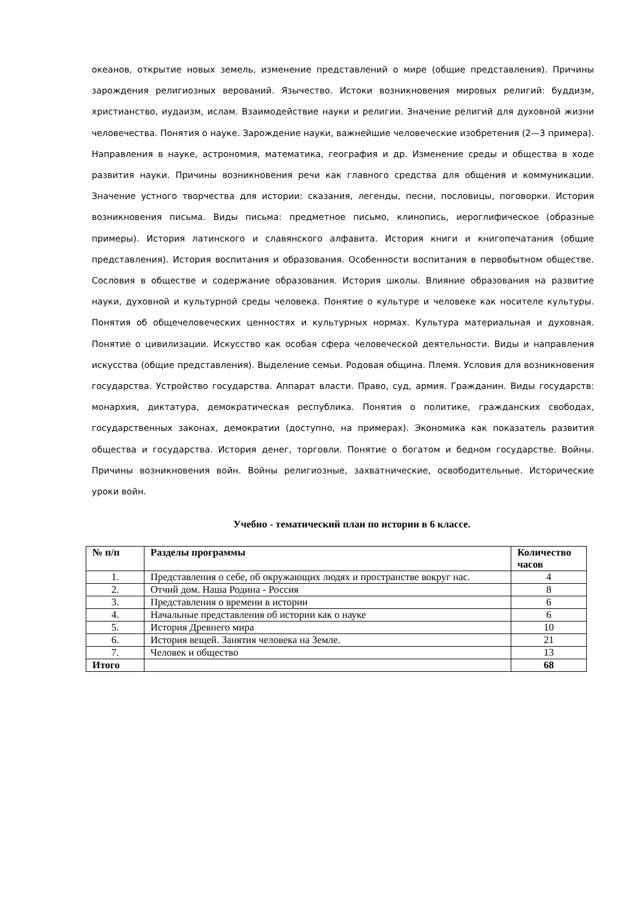океанов, открытие новых земель, изменение представлений о мире (общие представления). Причины зарождения религиозных верований. Язычество. Истоки возникновения мировых религий: буддизм, христианство, иудаизм, ислам. Взаимодействие науки и религии. Значение религий для духовной жизни человечества. Понятия о науке. Зарождение науки, важнейшие человеческие изобретения (2—3 примера). Направления в науке, астрономия, математика, география и др. Изменение среды и общества в ходе развития науки. Причины возникновения речи как главного средства для общения и коммуникации. Значение устного творчества для истории: сказания, легенды, песни, пословицы, поговорки. История возникновения письма. Виды письма: предметное письмо, клинопись, иероглифическое (образные примеры). История латинского и славянского алфавита. История книги и книгопечатания (общие представления). История воспитания и образования. Особенности воспитания в первобытном обществе. Сословия в обществе и содержание образования. История школы. Влияние образования на развитие науки, духовной и культурной среды человека. Понятие о культуре и человеке как носителе культуры. Понятия об общечеловеческих ценностях и культурных нормах. Культура материальная и духовная. Понятие о цивилизации. Искусство как особая сфера человеческой деятельности. Виды и направления искусства (общие представления). Выделение семьи. Родовая община. Племя. Условия для возникновения государства. Устройство государства. Аппарат власти. Право, суд, армия. Гражданин. Виды государств: монархия, диктатура, демократическая республика. Понятия о политике, гражданских свободах, государственных законах, демократии (доступно, на примерах). Экономика как показатель развития общества и государства. История денег, торговли. Понятие о богатом и бедном государстве. Войны. Причины возникновения войн. Войны религиозные, захватнические, освободительные. Исторические уроки войн.
Учебно - тематический план по истории в 6 классе.
| № п/п | Разделы программы | Количество часов |
| --- | --- | --- |
| 1. | Представления о себе, об окружающих людях и пространстве вокруг нас. | 4 |
| 2. | Отчий дом. Наша Родина - Россия | 8 |
| 3. | Представления о времени в истории | 6 |
| 4. | Начальные представления об истории как о науке | 6 |
| 5. | История Древнего мира | 10 |
| 6. | История вещей. Занятия человека на Земле. | 21 |
| 7. | Человек и общество | 13 |
| Итого | | 68 |